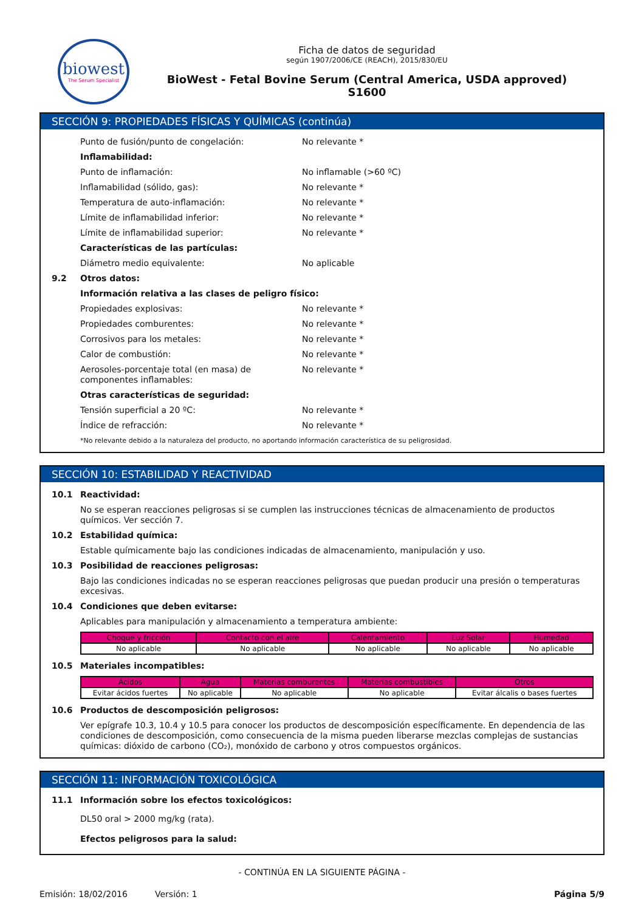biowest
The Serum Specialist
Ficha de datos de seguridad
según 1907/2006/CE (REACH), 2015/830/EU
BioWest - Fetal Bovine Serum (Central America, USDA approved)
S1600
SECCIÓN 9: PROPIEDADES FÍSICAS Y QUÍMICAS (continúa)
Punto de fusión/punto de congelación: No relevante *
Inflamabilidad:
Punto de inflamación: No inflamable (>60 ºC)
Inflamabilidad (sólido, gas): No relevante *
Temperatura de auto-inflamación: No relevante *
Límite de inflamabilidad inferior: No relevante *
Límite de inflamabilidad superior: No relevante *
Características de las partículas:
Diámetro medio equivalente: No aplicable
9.2 Otros datos:
Información relativa a las clases de peligro físico:
Propiedades explosivas: No relevante *
Propiedades comburentes: No relevante *
Corrosivos para los metales: No relevante *
Calor de combustión: No relevante *
Aerosoles-porcentaje total (en masa) de componentes inflamables:
No relevante *
Otras características de seguridad:
Tensión superficial a 20 ºC: No relevante *
Índice de refracción: No relevante *
*No relevante debido a la naturaleza del producto, no aportando información característica de su peligrosidad.
SECCIÓN 10: ESTABILIDAD Y REACTIVIDAD
10.1 Reactividad:
No se esperan reacciones peligrosas si se cumplen las instrucciones técnicas de almacenamiento de productos químicos. Ver sección 7.
10.2 Estabilidad química:
Estable químicamente bajo las condiciones indicadas de almacenamiento, manipulación y uso.
10.3 Posibilidad de reacciones peligrosas:
Bajo las condiciones indicadas no se esperan reacciones peligrosas que puedan producir una presión o temperaturas excesivas.
10.4 Condiciones que deben evitarse:
Aplicables para manipulación y almacenamiento a temperatura ambiente:
| Choque y fricción | Contacto con el aire | Calentamiento | Luz Solar | Humedad |
| --- | --- | --- | --- | --- |
| No aplicable | No aplicable | No aplicable | No aplicable | No aplicable |
10.5 Materiales incompatibles:
| Ácidos | Agua | Materias comburentes | Materias combustibles | Otros |
| --- | --- | --- | --- | --- |
| Evitar ácidos fuertes | No aplicable | No aplicable | No aplicable | Evitar álcalis o bases fuertes |
10.6 Productos de descomposición peligrosos:
Ver epígrafe 10.3, 10.4 y 10.5 para conocer los productos de descomposición específicamente. En dependencia de las condiciones de descomposición, como consecuencia de la misma pueden liberarse mezclas complejas de sustancias químicas: dióxido de carbono (CO₂), monóxido de carbono y otros compuestos orgánicos.
SECCIÓN 11: INFORMACIÓN TOXICOLÓGICA
11.1 Información sobre los efectos toxicológicos:
DL50 oral > 2000 mg/kg (rata).
Efectos peligrosos para la salud:
- CONTINÚA EN LA SIGUIENTE PÁGINA -
Emisión: 18/02/2016 Versión: 1 Página 5/9